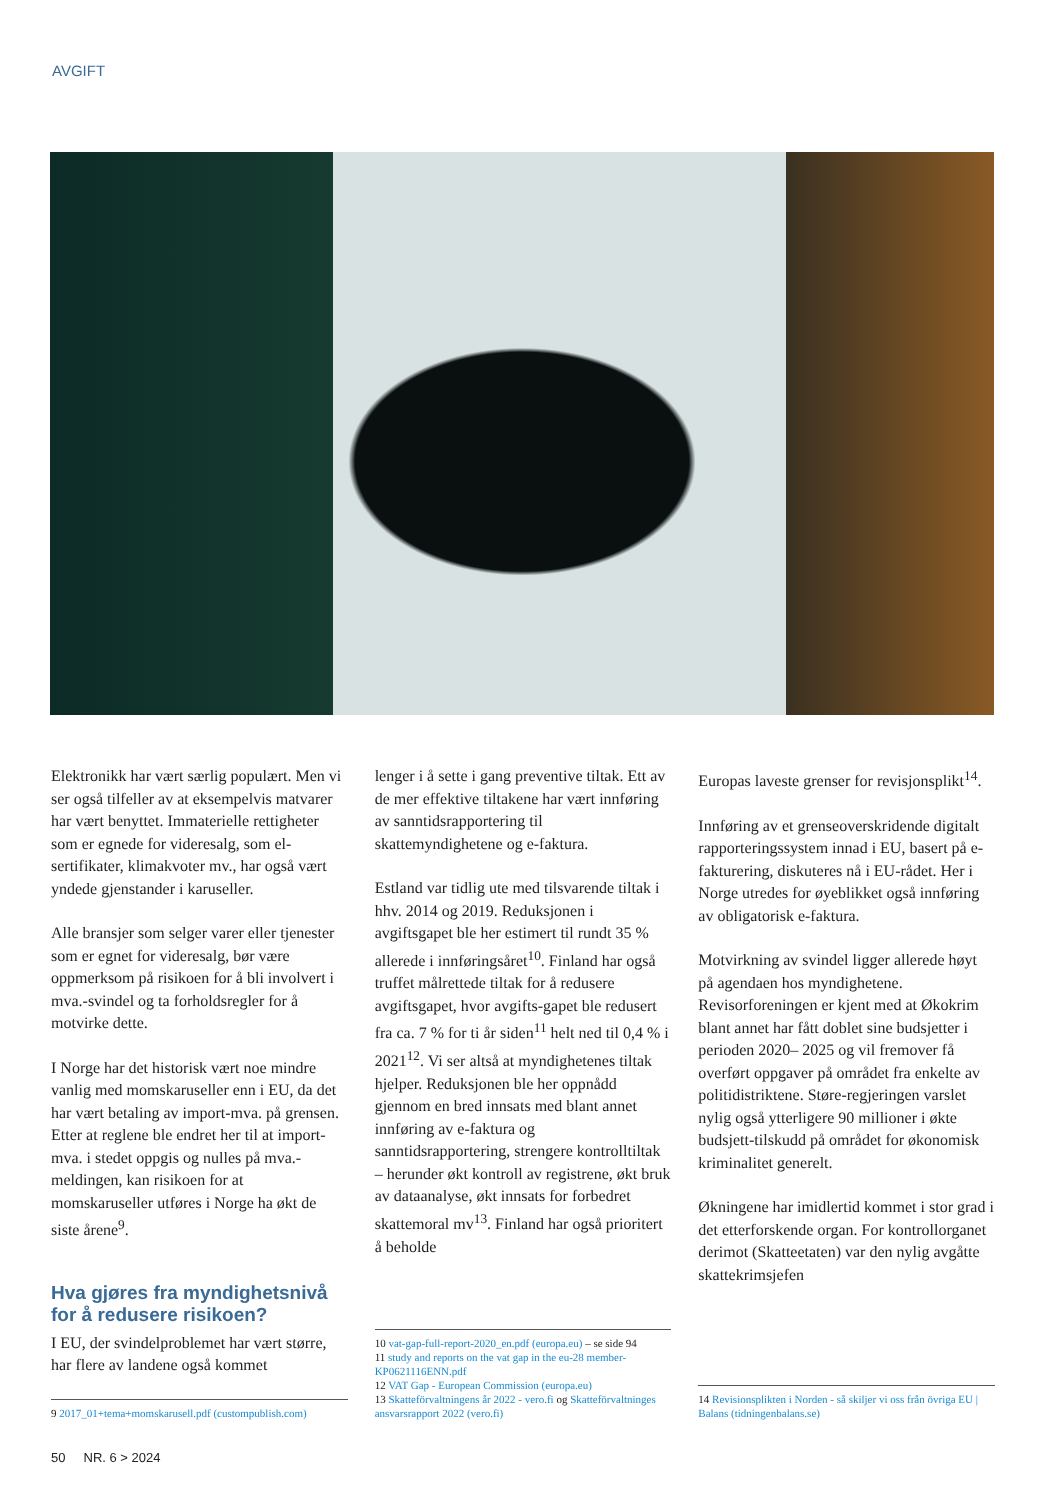AVGIFT
Elektronikk har vært særlig populært. Men vi ser også tilfeller av at eksempelvis matvarer har vært benyttet. Immaterielle rettigheter som er egnede for videresalg, som el-sertifikater, klimakvoter mv., har også vært yndede gjenstander i karuseller.
Alle bransjer som selger varer eller tjenester som er egnet for videresalg, bør være oppmerksom på risikoen for å bli involvert i mva.-svindel og ta forholdsregler for å motvirke dette.
I Norge har det historisk vært noe mindre vanlig med momskaruseller enn i EU, da det har vært betaling av import-mva. på grensen. Etter at reglene ble endret her til at import-mva. i stedet oppgis og nulles på mva.-meldingen, kan risikoen for at momskaruseller utføres i Norge ha økt de siste årene<sup>9</sup>.
Hva gjøres fra myndighetsnivå for å redusere risikoen?
I EU, der svindelproblemet har vært større, har flere av landene også kommet
9 2017_01+tema+momskarusell.pdf (custompublish.com)
lenger i å sette i gang preventive tiltak. Ett av de mer effektive tiltakene har vært innføring av sanntidsrapportering til skattemyndighetene og e-faktura.
Estland var tidlig ute med tilsvarende tiltak i hhv. 2014 og 2019. Reduksjonen i avgiftsgapet ble her estimert til rundt 35 % allerede i innføringsåret<sup>10</sup>. Finland har også truffet målrettede tiltak for å redusere avgiftsgapet, hvor avgifts-gapet ble redusert fra ca. 7 % for ti år siden<sup>11</sup> helt ned til 0,4 % i 2021<sup>12</sup>. Vi ser altså at myndighetenes tiltak hjelper. Reduksjonen ble her oppnådd gjennom en bred innsats med blant annet innføring av e-faktura og sanntidsrapportering, strengere kontrolltiltak – herunder økt kontroll av registrene, økt bruk av dataanalyse, økt innsats for forbedret skattemoral mv<sup>13</sup>. Finland har også prioritert å beholde
10 vat-gap-full-report-2020_en.pdf (europa.eu) – se side 94
11 study and reports on the vat gap in the eu-28 member-KP0621116ENN.pdf
12 VAT Gap - European Commission (europa.eu)
13 Skatteförvaltningens år 2022 - vero.fi og Skatteförvaltninges ansvarsrapport 2022 (vero.fi)
Europas laveste grenser for revisjonsplikt<sup>14</sup>.
Innføring av et grenseoverskridende digitalt rapporteringssystem innad i EU, basert på e-fakturering, diskuteres nå i EU-rådet. Her i Norge utredes for øyeblikket også innføring av obligatorisk e-faktura.
Motvirkning av svindel ligger allerede høyt på agendaen hos myndighetene. Revisorforeningen er kjent med at Økokrim blant annet har fått doblet sine budsjetter i perioden 2020– 2025 og vil fremover få overført oppgaver på området fra enkelte av politidistriktene. Støre-regjeringen varslet nylig også ytterligere 90 millioner i økte budsjett-tilskudd på området for økonomisk kriminalitet generelt.
Økningene har imidlertid kommet i stor grad i det etterforskende organ. For kontrollorganet derimot (Skatteetaten) var den nylig avgåtte skattekrimsjefen
14 Revisionsplikten i Norden - så skiljer vi oss från övriga EU | Balans (tidningenbalans.se)
50 NR. 6 > 2024